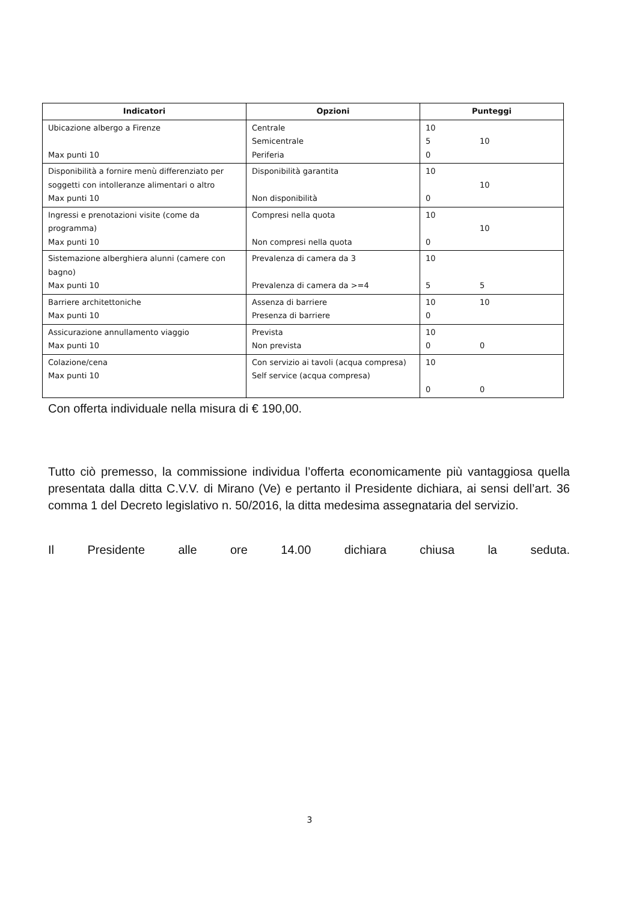| Indicatori | Opzioni | Punteggi |
| --- | --- | --- |
| Ubicazione albergo a Firenze Max punti 10 | Centrale Semicentrale Periferia | 10 5 0 10 |
| Disponibilità a fornire menù differenziato per soggetti con intolleranze alimentari o altro Max punti 10 | Disponibilità garantita Non disponibilità | 10 0 10 |
| Ingressi e prenotazioni visite (come da programma) Max punti 10 | Compresi nella quota Non compresi nella quota | 10 0 10 |
| Sistemazione alberghiera alunni (camere con bagno) Max punti 10 | Prevalenza di camera da 3 Prevalenza di camera da >=4 | 10 5 5 |
| Barriere architettoniche Max punti 10 | Assenza di barriere Presenza di barriere | 10 0 10 |
| Assicurazione annullamento viaggio Max punti 10 | Prevista Non prevista | 10 0 0 |
| Colazione/cena Max punti 10 | Con servizio ai tavoli (acqua compresa) Self service (acqua compresa) | 10 0 0 |
Con offerta individuale nella misura di € 190,00.
Tutto ciò premesso, la commissione individua l’offerta economicamente più vantaggiosa quella presentata dalla ditta C.V.V. di Mirano (Ve) e pertanto il Presidente dichiara, ai sensi dell’art. 36 comma 1 del Decreto legislativo n. 50/2016, la ditta medesima assegnataria del servizio.
Il Presidente alle ore 14.00 dichiara chiusa la seduta.
3